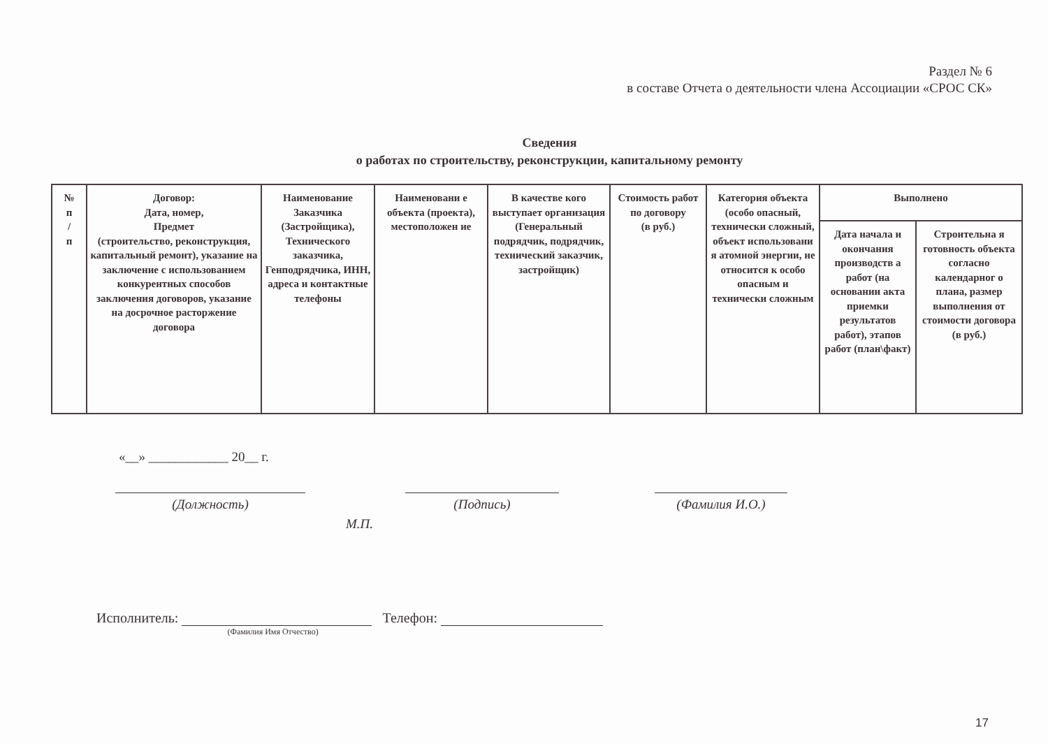Раздел № 6
в составе Отчета о деятельности члена Ассоциации «СРОС СК»
Сведения
о работах по строительству, реконструкции, капитальному ремонту
| № п / п | Договор: Дата, номер, Предмет (строительство, реконструкция, капитальный ремонт), указание на заключение с использованием конкурентных способов заключения договоров, указание на досрочное расторжение договора | Наименование Заказчика (Застройщика), Технического заказчика, Генподрядчика, ИНН, адреса и контактные телефоны | Наименовани е объекта (проекта), местоположен ие | В качестве кого выступает организация (Генеральный подрядчик, подрядчик, технический заказчик, застройщик) | Стоимость работ по договору (в руб.) | Категория объекта (особо опасный, технически сложный, объект использовани я атомной энергии, не относится к особо опасным и технически сложным | Выполнено | |
| --- | --- | --- | --- | --- | --- | --- | --- | --- |
| | | | | | | | Дата начала и окончания производств а работ (на основании акта приемки результатов работ), этапов работ (план\факт) | Строительна я готовность объекта согласно календарног о плана, размер выполнения от стоимости договора (в руб.) |
«__» ____________ 20__ г.
(Должность) (Подпись) (Фамилия И.О.)
М.П.
Исполнитель: (Фамилия Имя Отчество) Телефон:
17